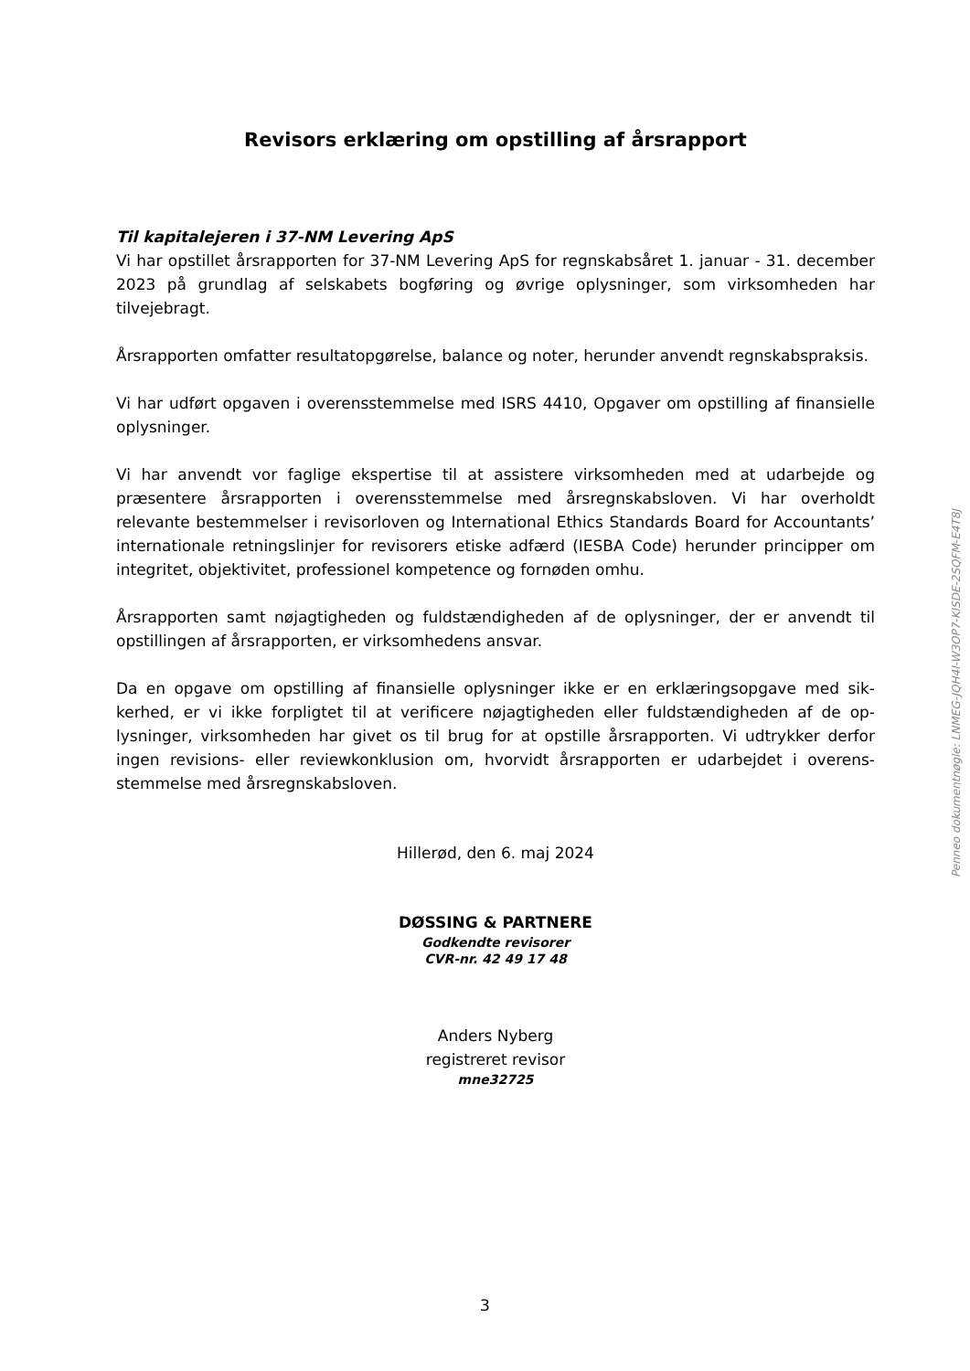Revisors erklæring om opstilling af årsrapport
Til kapitalejeren i 37-NM Levering ApS
Vi har opstillet årsrapporten for 37-NM Levering ApS for regnskabsåret 1. januar - 31. december 2023 på grundlag af selskabets bogføring og øvrige oplysninger, som virksomheden har tilvejebragt.
Årsrapporten omfatter resultatopgørelse, balance og noter, herunder anvendt regnskabs­praksis.
Vi har udført opgaven i overensstemmelse med ISRS 4410, Opgaver om opstilling af finansi­elle oplysninger.
Vi har anvendt vor faglige ekspertise til at assistere virksomheden med at udarbejde og præsentere årsrapporten i overensstemmelse med årsregnskabsloven. Vi har overholdt relevante bestemmelser i revisorloven og International Ethics Standards Board for Accountants’ internationale retningslinjer for revisorers etiske adfærd (IESBA Code) herunder principper om integritet, objektivitet, professionel kompetence og fornøden omhu.
Årsrapporten samt nøjagtigheden og fuldstændigheden af de oplysninger, der er anvendt til opstillingen af årsrapporten, er virksomhedens ansvar.
Da en opgave om opstilling af finansielle oplysninger ikke er en erklæringsopgave med sik­kerhed, er vi ikke forpligtet til at verificere nøjagtigheden eller fuldstændigheden af de op­lysninger, virksomheden har givet os til brug for at opstille årsrapporten. Vi udtrykker derfor ingen revisions- eller reviewkonklusion om, hvorvidt årsrapporten er udarbejdet i overens­stemmelse med årsregnskabsloven.
Hillerød, den 6. maj 2024
DØSSING & PARTNERE
Godkendte revisorer
CVR-nr. 42 49 17 48
Anders Nyberg
registreret revisor
mne32725
Penneo dokumentnøgle: LNMEG-JQH4I-W3OP7-KISDE-2SQFM-E4T8J
3